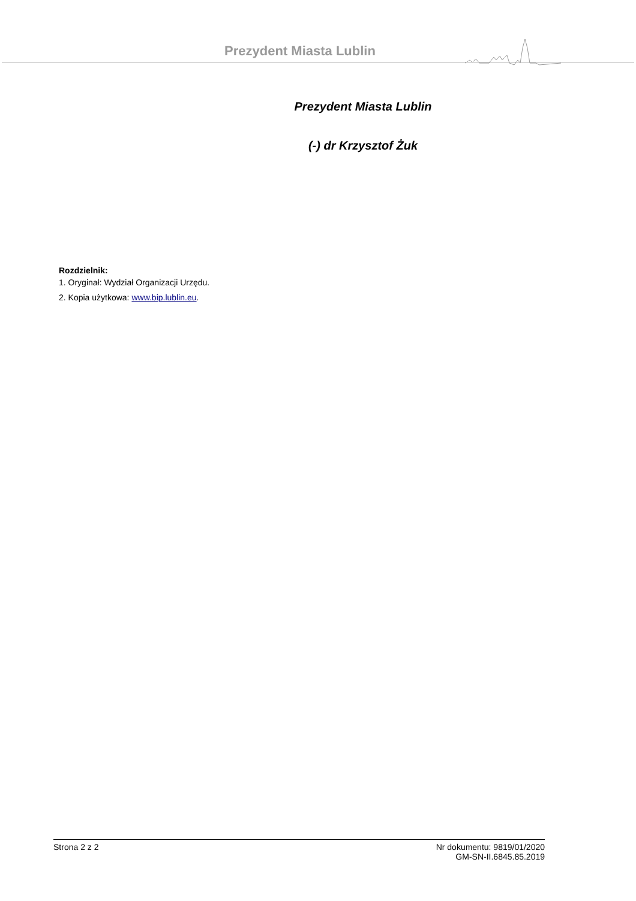Prezydent Miasta Lublin
Prezydent Miasta Lublin
(-) dr Krzysztof Żuk
Rozdzielnik:
1. Oryginał: Wydział Organizacji Urzędu.
2. Kopia użytkowa: www.bip.lublin.eu.
Strona 2 z 2 Nr dokumentu: 9819/01/2020
GM-SN-II.6845.85.2019